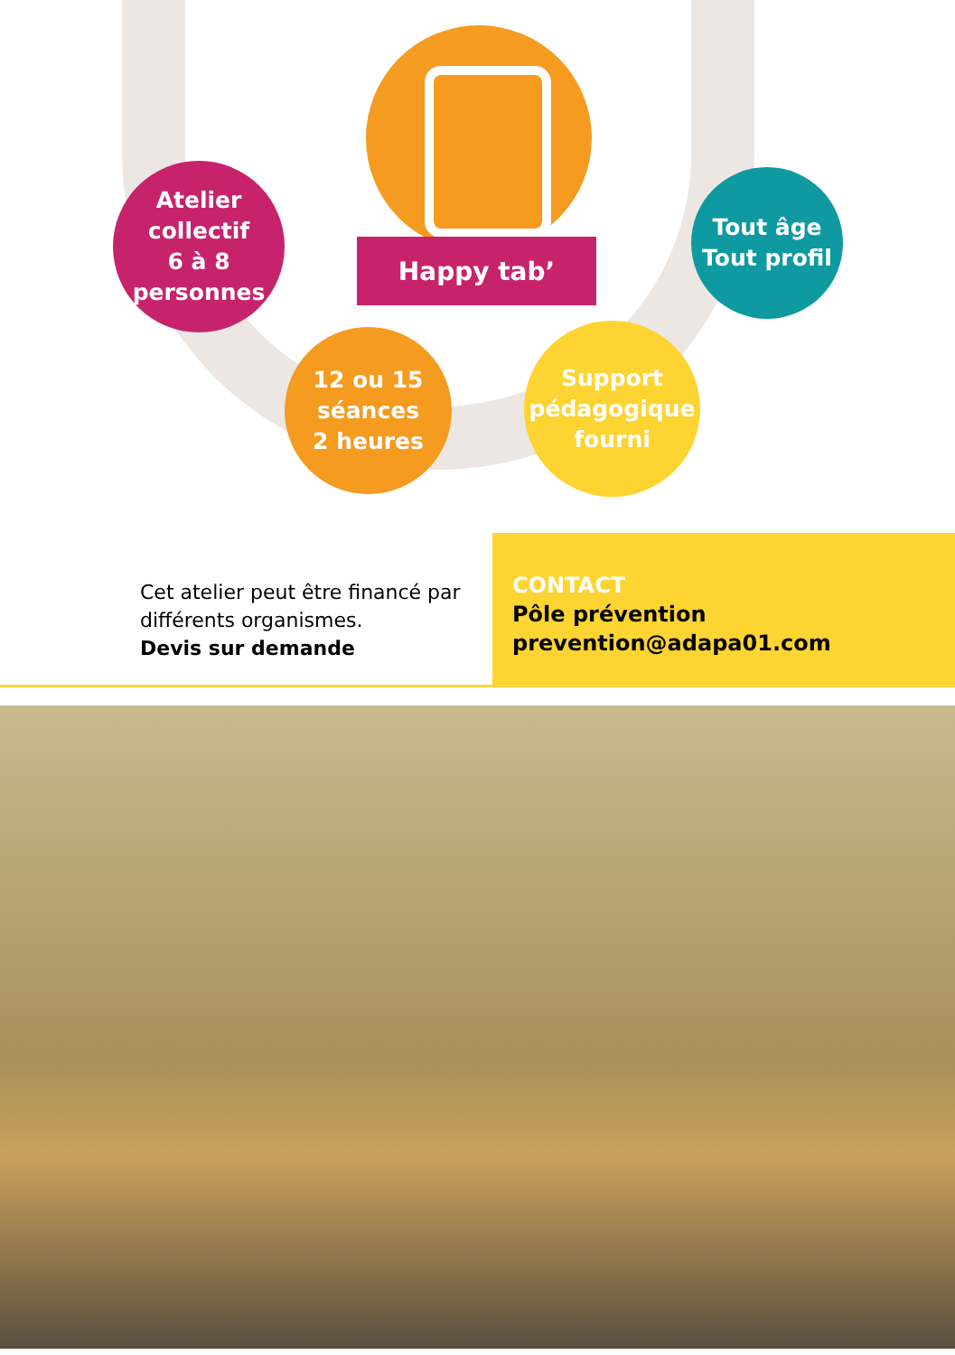Happy tab’
Atelier
collectif
6 à 8
personnes
12 ou 15
séances
2 heures
Support
pédagogique
fourni
Tout âge
Tout profil
Cet atelier peut être financé par différents organismes.
Devis sur demande
CONTACT
Pôle prévention
prevention@adapa01.com